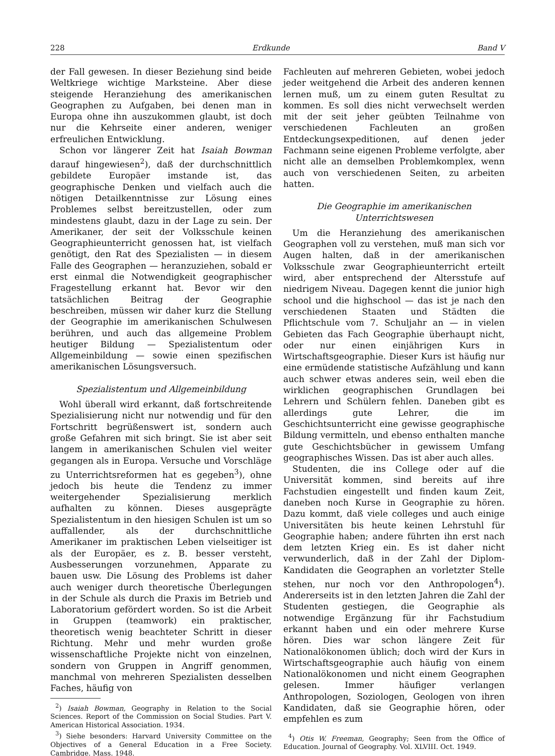228 Erdkunde Band V
der Fall gewesen. In dieser Beziehung sind beide Weltkriege wichtige Marksteine. Aber diese steigende Heranziehung des amerikanischen Geographen zu Aufgaben, bei denen man in Europa ohne ihn auszukommen glaubt, ist doch nur die Kehrseite einer anderen, weniger erfreulichen Entwicklung.
Schon vor längerer Zeit hat Isaiah Bowman darauf hingewiesen<sup>2</sup>), daß der durchschnittlich gebildete Europäer imstande ist, das geographische Denken und vielfach auch die nötigen Detailkenntnisse zur Lösung eines Problemes selbst bereitzustellen, oder zum mindestens glaubt, dazu in der Lage zu sein. Der Amerikaner, der seit der Volksschule keinen Geographieunterricht genossen hat, ist vielfach genötigt, den Rat des Spezialisten — in diesem Falle des Geographen — heranzuziehen, sobald er erst einmal die Notwendigkeit geographischer Fragestellung erkannt hat. Bevor wir den tatsächlichen Beitrag der Geographie beschreiben, müssen wir daher kurz die Stellung der Geographie im amerikanischen Schulwesen berühren, und auch das allgemeine Problem heutiger Bildung — Spezialistentum oder Allgemeinbildung — sowie einen spezifischen amerikanischen Lösungsversuch.
Spezialistentum und Allgemeinbildung
Wohl überall wird erkannt, daß fortschreitende Spezialisierung nicht nur notwendig und für den Fortschritt begrüßenswert ist, sondern auch große Gefahren mit sich bringt. Sie ist aber seit langem in amerikanischen Schulen viel weiter gegangen als in Europa. Versuche und Vorschläge zu Unterrichtsreformen hat es gegeben<sup>3</sup>), ohne jedoch bis heute die Tendenz zu immer weitergehender Spezialisierung merklich aufhalten zu können. Dieses ausgeprägte Spezialistentum in den hiesigen Schulen ist um so auffallender, als der durchschnittliche Amerikaner im praktischen Leben vielseitiger ist als der Europäer, es z. B. besser versteht, Ausbesserungen vorzunehmen, Apparate zu bauen usw. Die Lösung des Problems ist daher auch weniger durch theoretische Überlegungen in der Schule als durch die Praxis im Betrieb und Laboratorium gefördert worden. So ist die Arbeit in Gruppen (teamwork) ein praktischer, theoretisch wenig beachteter Schritt in dieser Richtung. Mehr und mehr wurden große wissenschaftliche Projekte nicht von einzelnen, sondern von Gruppen in Angriff genommen, manchmal von mehreren Spezialisten desselben Faches, häufig von
<sup>2</sup>) Isaiah Bowman, Geography in Relation to the Social Sciences. Report of the Commission on Social Studies. Part V. American Historical Association. 1934.
<sup>3</sup>) Siehe besonders: Harvard University Committee on the Objectives of a General Education in a Free Society. Cambridge. Mass. 1948.
Fachleuten auf mehreren Gebieten, wobei jedoch jeder weitgehend die Arbeit des anderen kennen lernen muß, um zu einem guten Resultat zu kommen. Es soll dies nicht verwechselt werden mit der seit jeher geübten Teilnahme von verschiedenen Fachleuten an großen Entdeckungsexpeditionen, auf denen jeder Fachmann seine eigenen Probleme verfolgte, aber nicht alle an demselben Problemkomplex, wenn auch von verschiedenen Seiten, zu arbeiten hatten.
Die Geographie im amerikanischen Unterrichtswesen
Um die Heranziehung des amerikanischen Geographen voll zu verstehen, muß man sich vor Augen halten, daß in der amerikanischen Volksschule zwar Geographieunterricht erteilt wird, aber entsprechend der Altersstufe auf niedrigem Niveau. Dagegen kennt die junior high school und die highschool — das ist je nach den verschiedenen Staaten und Städten die Pflichtschule vom 7. Schuljahr an — in vielen Gebieten das Fach Geographie überhaupt nicht, oder nur einen einjährigen Kurs in Wirtschaftsgeographie. Dieser Kurs ist häufig nur eine ermüdende statistische Aufzählung und kann auch schwer etwas anderes sein, weil eben die wirklichen geographischen Grundlagen bei Lehrern und Schülern fehlen. Daneben gibt es allerdings gute Lehrer, die im Geschichtsunterricht eine gewisse geographische Bildung vermitteln, und ebenso enthalten manche gute Geschichtsbücher in gewissem Umfang geographisches Wissen. Das ist aber auch alles.
Studenten, die ins College oder auf die Universität kommen, sind bereits auf ihre Fachstudien eingestellt und finden kaum Zeit, daneben noch Kurse in Geographie zu hören. Dazu kommt, daß viele colleges und auch einige Universitäten bis heute keinen Lehrstuhl für Geographie haben; andere führten ihn erst nach dem letzten Krieg ein. Es ist daher nicht verwunderlich, daß in der Zahl der Diplom-Kandidaten die Geographen an vorletzter Stelle stehen, nur noch vor den Anthropologen<sup>4</sup>). Andererseits ist in den letzten Jahren die Zahl der Studenten gestiegen, die Geographie als notwendige Ergänzung für ihr Fachstudium erkannt haben und ein oder mehrere Kurse hören. Dies war schon längere Zeit für Nationalökonomen üblich; doch wird der Kurs in Wirtschaftsgeographie auch häufig von einem Nationalökonomen und nicht einem Geographen gelesen. Immer häufiger verlangen Anthropologen, Soziologen, Geologen von ihren Kandidaten, daß sie Geographie hören, oder empfehlen es zum
<sup>4</sup>) Otis W. Freeman, Geography; Seen from the Office of Education. Journal of Geography. Vol. XLVIII. Oct. 1949.